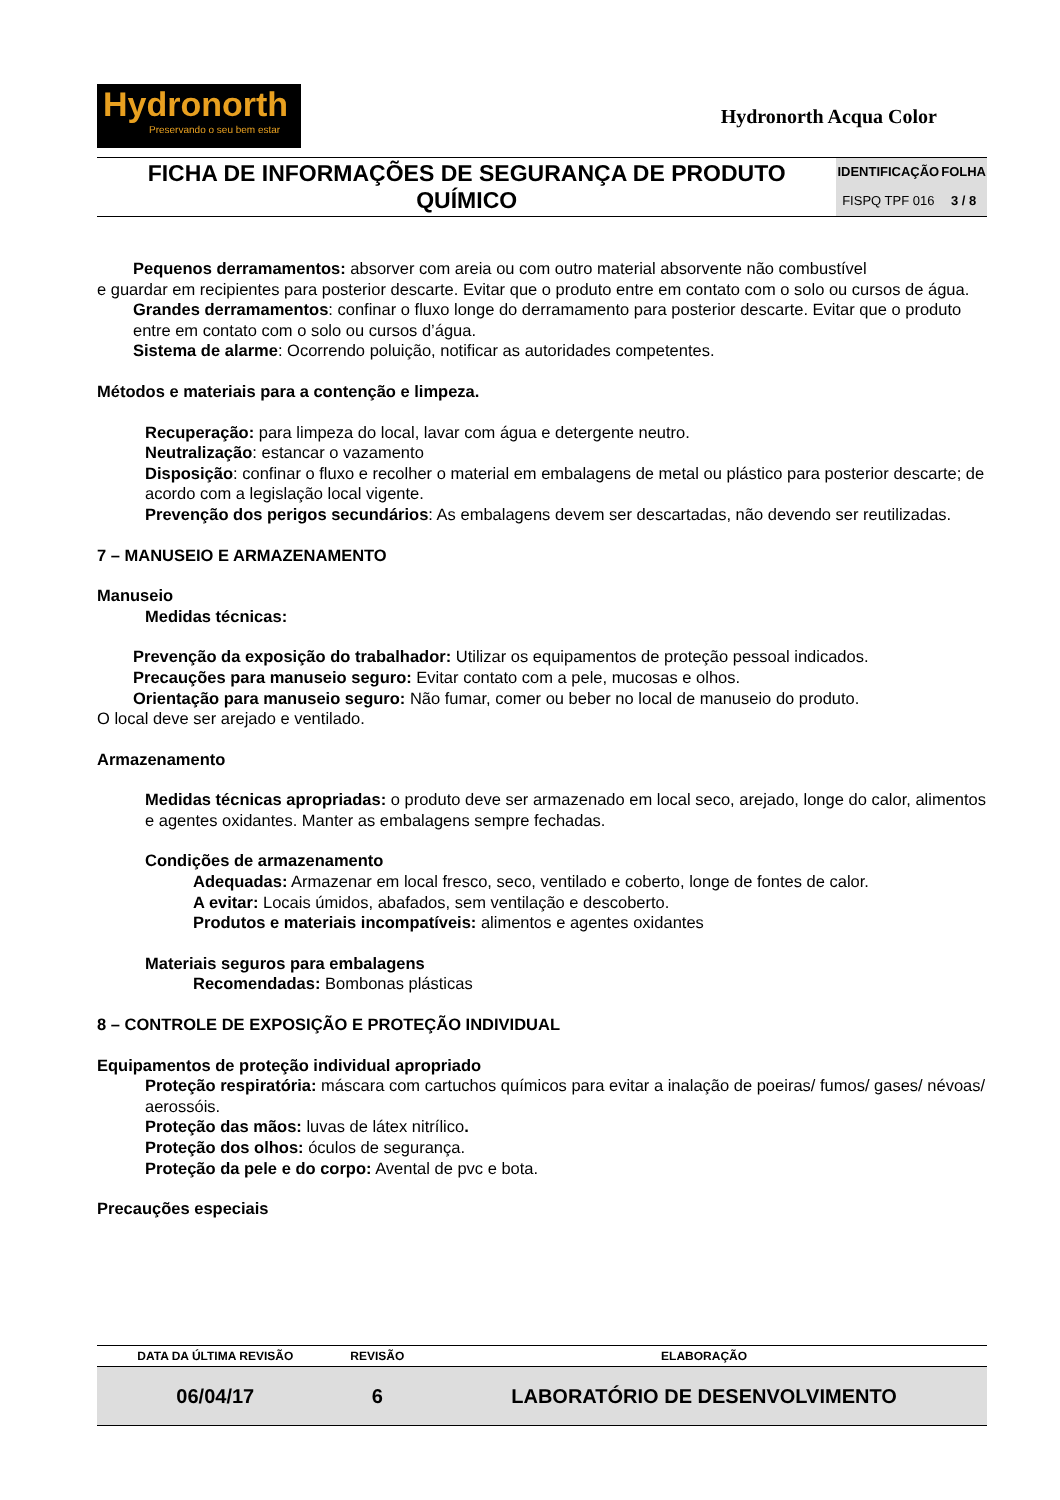Hydronorth
Preservando o seu bem estar
Hydronorth Acqua Color
| FICHA DE INFORMAÇÕES DE SEGURANÇA DE PRODUTO QUÍMICO | IDENTIFICAÇÃO | FOLHA |
| | FISPQ TPF 016 | 3 / 8 |
Pequenos derramamentos: absorver com areia ou com outro material absorvente não combustível
e guardar em recipientes para posterior descarte. Evitar que o produto entre em contato com o solo ou cursos de água.
Grandes derramamentos: confinar o fluxo longe do derramamento para posterior descarte. Evitar que o produto entre em contato com o solo ou cursos d’água.
Sistema de alarme: Ocorrendo poluição, notificar as autoridades competentes.
Métodos e materiais para a contenção e limpeza.
Recuperação: para limpeza do local, lavar com água e detergente neutro.
Neutralização: estancar o vazamento
Disposição: confinar o fluxo e recolher o material em embalagens de metal ou plástico para posterior descarte; de acordo com a legislação local vigente.
Prevenção dos perigos secundários: As embalagens devem ser descartadas, não devendo ser reutilizadas.
7 – MANUSEIO E ARMAZENAMENTO
Manuseio
Medidas técnicas:
Prevenção da exposição do trabalhador: Utilizar os equipamentos de proteção pessoal indicados.
Precauções para manuseio seguro: Evitar contato com a pele, mucosas e olhos.
Orientação para manuseio seguro: Não fumar, comer ou beber no local de manuseio do produto.
O local deve ser arejado e ventilado.
Armazenamento
Medidas técnicas apropriadas: o produto deve ser armazenado em local seco, arejado, longe do calor, alimentos e agentes oxidantes. Manter as embalagens sempre fechadas.
Condições de armazenamento
Adequadas: Armazenar em local fresco, seco, ventilado e coberto, longe de fontes de calor.
A evitar: Locais úmidos, abafados, sem ventilação e descoberto.
Produtos e materiais incompatíveis: alimentos e agentes oxidantes
Materiais seguros para embalagens
Recomendadas: Bombonas plásticas
8 – CONTROLE DE EXPOSIÇÃO E PROTEÇÃO INDIVIDUAL
Equipamentos de proteção individual apropriado
Proteção respiratória: máscara com cartuchos químicos para evitar a inalação de poeiras/ fumos/ gases/ névoas/ aerossóis.
Proteção das mãos: luvas de látex nitrílico.
Proteção dos olhos: óculos de segurança.
Proteção da pele e do corpo: Avental de pvc e bota.
Precauções especiais
| DATA DA ÚLTIMA REVISÃO | REVISÃO | ELABORAÇÃO |
| --- | --- | --- |
| 06/04/17 | 6 | LABORATÓRIO DE DESENVOLVIMENTO |